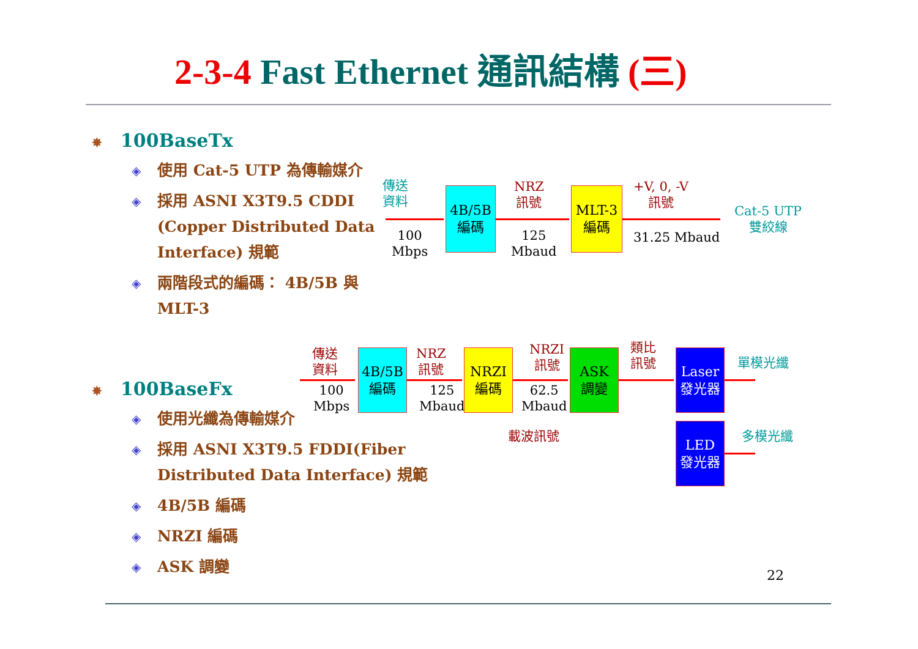2-3-4 Fast Ethernet 通訊結構 (三)
✸ 100BaseTx
◈ 使用 Cat-5 UTP 為傳輸媒介
◈ 採用 ASNI X3T9.5 CDDI (Copper Distributed Data Interface) 規範
◈ 兩階段式的編碼： 4B/5B 與 MLT-3
傳送
資料
100
Mbps
4B/5B
編碼
NRZ
訊號
125
Mbaud
MLT-3
編碼
+V, 0, -V
訊號
31.25 Mbaud
Cat-5 UTP
雙絞線
✸ 100BaseFx
◈ 使用光纖為傳輸媒介
◈ 採用 ASNI X3T9.5 FDDI(Fiber Distributed Data Interface) 規範
◈ 4B/5B 編碼
◈ NRZI 編碼
◈ ASK 調變
傳送
資料
100
Mbps
4B/5B
編碼
NRZ
訊號
125
Mbaud
NRZI
編碼
NRZI
訊號
62.5
Mbaud
ASK
調變
載波訊號
類比
訊號
Laser
發光器
LED
發光器
單模光纖
多模光纖
22